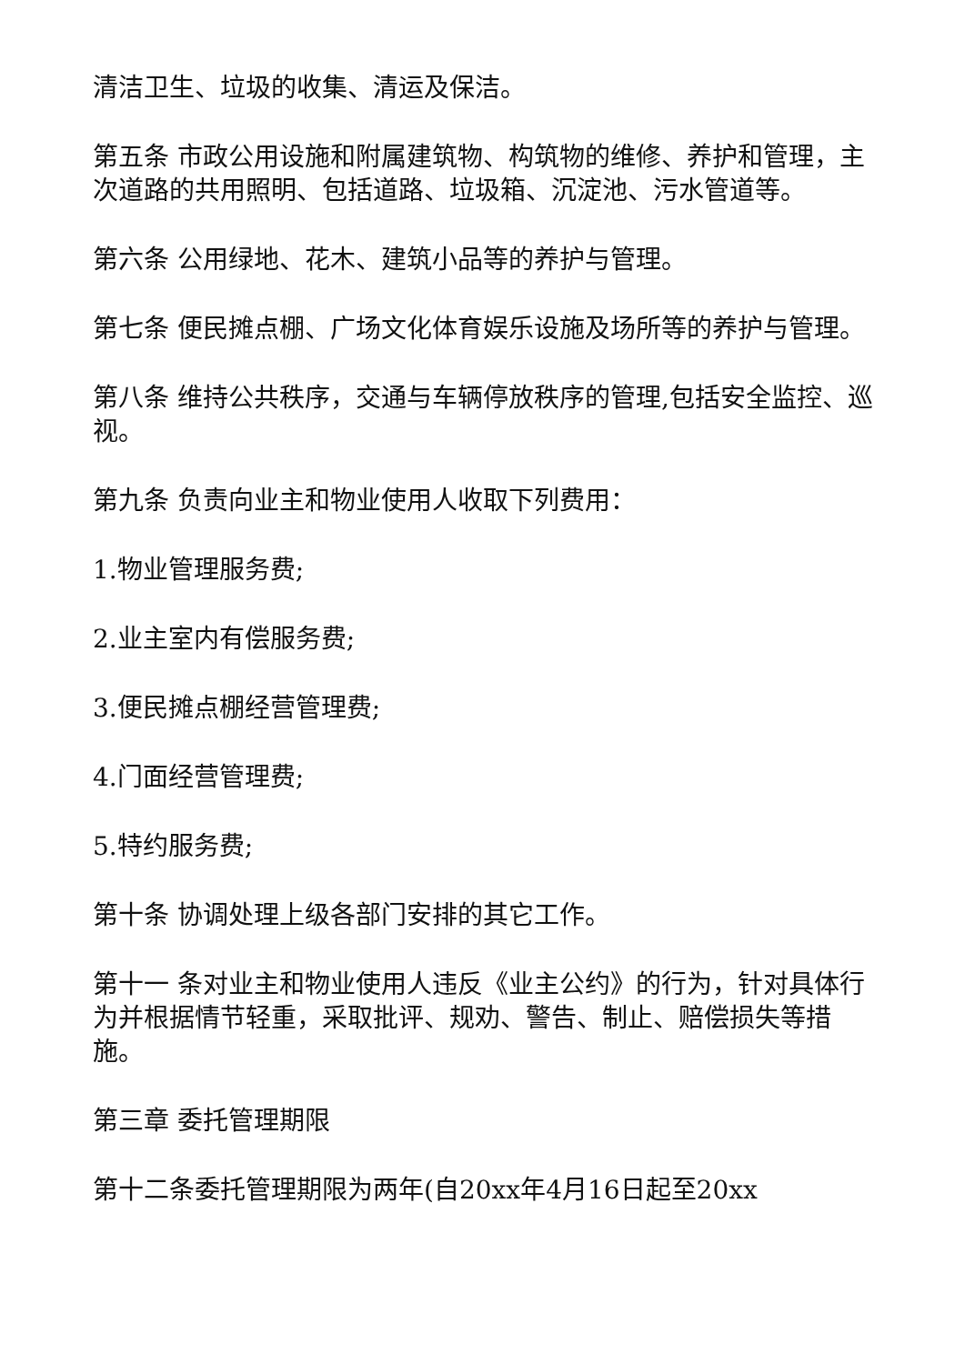清洁卫生、垃圾的收集、清运及保洁。
第五条 市政公用设施和附属建筑物、构筑物的维修、养护和管理，主次道路的共用照明、包括道路、垃圾箱、沉淀池、污水管道等。
第六条 公用绿地、花木、建筑小品等的养护与管理。
第七条 便民摊点棚、广场文化体育娱乐设施及场所等的养护与管理。
第八条 维持公共秩序，交通与车辆停放秩序的管理,包括安全监控、巡视。
第九条 负责向业主和物业使用人收取下列费用：
1.物业管理服务费;
2.业主室内有偿服务费;
3.便民摊点棚经营管理费;
4.门面经营管理费;
5.特约服务费;
第十条 协调处理上级各部门安排的其它工作。
第十一 条对业主和物业使用人违反《业主公约》的行为，针对具体行为并根据情节轻重，采取批评、规劝、警告、制止、赔偿损失等措施。
第三章 委托管理期限
第十二条委托管理期限为两年(自20xx年4月16日起至20xx